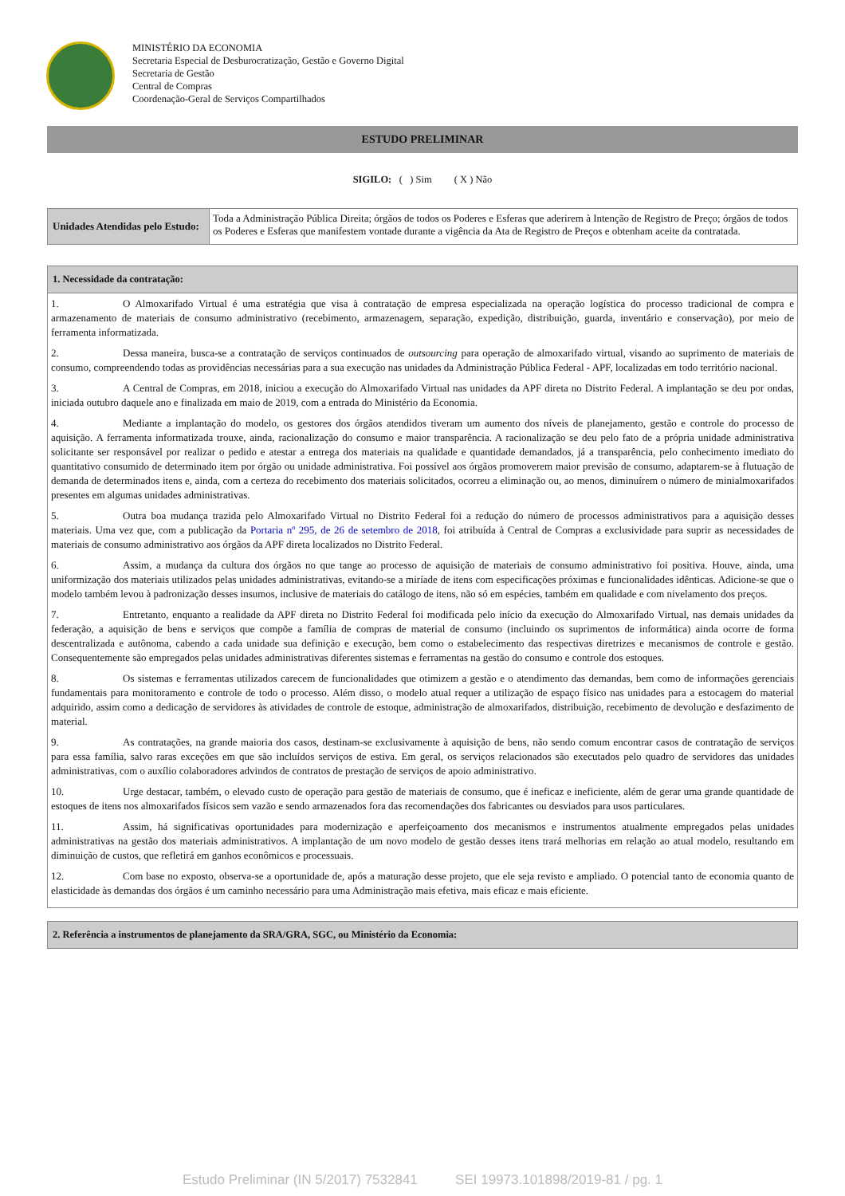MINISTÉRIO DA ECONOMIA
Secretaria Especial de Desburocratização, Gestão e Governo Digital
Secretaria de Gestão
Central de Compras
Coordenação-Geral de Serviços Compartilhados
ESTUDO PRELIMINAR
SIGILO: ( ) Sim ( X ) Não
| Unidades Atendidas pelo Estudo: | Toda a Administração Pública Direita; órgãos de todos os Poderes e Esferas que aderirem à Intenção de Registro de Preço; órgãos de todos os Poderes e Esferas que manifestem vontade durante a vigência da Ata de Registro de Preços e obtenham aceite da contratada. |
| 1. Necessidade da contratação: |
| --- |
| 1. O Almoxarifado Virtual é uma estratégia que visa à contratação de empresa especializada na operação logística do processo tradicional de compra e armazenamento de materiais de consumo administrativo (recebimento, armazenagem, separação, expedição, distribuição, guarda, inventário e conservação), por meio de ferramenta informatizada. 2. Dessa maneira, busca-se a contratação de serviços continuados de outsourcing para operação de almoxarifado virtual, visando ao suprimento de materiais de consumo, compreendendo todas as providências necessárias para a sua execução nas unidades da Administração Pública Federal - APF, localizadas em todo território nacional. 3. A Central de Compras, em 2018, iniciou a execução do Almoxarifado Virtual nas unidades da APF direta no Distrito Federal. A implantação se deu por ondas, iniciada outubro daquele ano e finalizada em maio de 2019, com a entrada do Ministério da Economia. 4. Mediante a implantação do modelo, os gestores dos órgãos atendidos tiveram um aumento dos níveis de planejamento, gestão e controle do processo de aquisição. A ferramenta informatizada trouxe, ainda, racionalização do consumo e maior transparência. A racionalização se deu pelo fato de a própria unidade administrativa solicitante ser responsável por realizar o pedido e atestar a entrega dos materiais na qualidade e quantidade demandados, já a transparência, pelo conhecimento imediato do quantitativo consumido de determinado item por órgão ou unidade administrativa. Foi possível aos órgãos promoverem maior previsão de consumo, adaptarem-se à flutuação de demanda de determinados itens e, ainda, com a certeza do recebimento dos materiais solicitados, ocorreu a eliminação ou, ao menos, diminuírem o número de minialmoxarifados presentes em algumas unidades administrativas. 5. Outra boa mudança trazida pelo Almoxarifado Virtual no Distrito Federal foi a redução do número de processos administrativos para a aquisição desses materiais. Uma vez que, com a publicação da Portaria nº 295, de 26 de setembro de 2018 , foi atribuída à Central de Compras a exclusividade para suprir as necessidades de materiais de consumo administrativo aos órgãos da APF direta localizados no Distrito Federal. 6. Assim, a mudança da cultura dos órgãos no que tange ao processo de aquisição de materiais de consumo administrativo foi positiva. Houve, ainda, uma uniformização dos materiais utilizados pelas unidades administrativas, evitando-se a miríade de itens com especificações próximas e funcionalidades idênticas. Adicione-se que o modelo também levou à padronização desses insumos, inclusive de materiais do catálogo de itens, não só em espécies, também em qualidade e com nivelamento dos preços. 7. Entretanto, enquanto a realidade da APF direta no Distrito Federal foi modificada pelo início da execução do Almoxarifado Virtual, nas demais unidades da federação, a aquisição de bens e serviços que compõe a família de compras de material de consumo (incluindo os suprimentos de informática) ainda ocorre de forma descentralizada e autônoma, cabendo a cada unidade sua definição e execução, bem como o estabelecimento das respectivas diretrizes e mecanismos de controle e gestão. Consequentemente são empregados pelas unidades administrativas diferentes sistemas e ferramentas na gestão do consumo e controle dos estoques. 8. Os sistemas e ferramentas utilizados carecem de funcionalidades que otimizem a gestão e o atendimento das demandas, bem como de informações gerenciais fundamentais para monitoramento e controle de todo o processo. Além disso, o modelo atual requer a utilização de espaço físico nas unidades para a estocagem do material adquirido, assim como a dedicação de servidores às atividades de controle de estoque, administração de almoxarifados, distribuição, recebimento de devolução e desfazimento de material. 9. As contratações, na grande maioria dos casos, destinam-se exclusivamente à aquisição de bens, não sendo comum encontrar casos de contratação de serviços para essa família, salvo raras exceções em que são incluídos serviços de estiva. Em geral, os serviços relacionados são executados pelo quadro de servidores das unidades administrativas, com o auxílio colaboradores advindos de contratos de prestação de serviços de apoio administrativo. 10. Urge destacar, também, o elevado custo de operação para gestão de materiais de consumo, que é ineficaz e ineficiente, além de gerar uma grande quantidade de estoques de itens nos almoxarifados físicos sem vazão e sendo armazenados fora das recomendações dos fabricantes ou desviados para usos particulares. 11. Assim, há significativas oportunidades para modernização e aperfeiçoamento dos mecanismos e instrumentos atualmente empregados pelas unidades administrativas na gestão dos materiais administrativos. A implantação de um novo modelo de gestão desses itens trará melhorias em relação ao atual modelo, resultando em diminuição de custos, que refletirá em ganhos econômicos e processuais. 12. Com base no exposto, observa-se a oportunidade de, após a maturação desse projeto, que ele seja revisto e ampliado. O potencial tanto de economia quanto de elasticidade às demandas dos órgãos é um caminho necessário para uma Administração mais efetiva, mais eficaz e mais eficiente. |
| 2. Referência a instrumentos de planejamento da SRA/GRA, SGC, ou Ministério da Economia: |
| --- |
Estudo Preliminar (IN 5/2017) 7532841 SEI 19973.101898/2019-81 / pg. 1